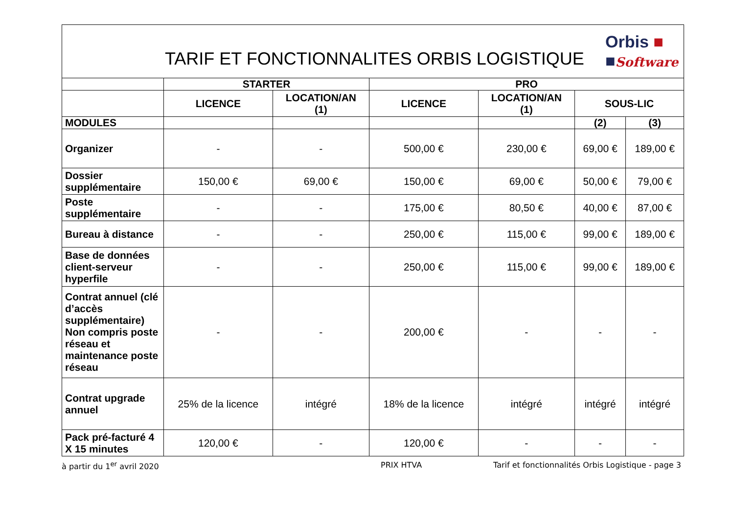TARIF ET FONCTIONNALITES ORBIS LOGISTIQUE
Orbis ■
■Software
| | STARTER | | PRO | | | |
| --- | --- | --- | --- | --- | --- | --- |
| | LICENCE | LOCATION/AN (1) | LICENCE | LOCATION/AN (1) | SOUS-LIC | |
| MODULES | | | | | (2) | (3) |
| Organizer | - | - | 500,00 € | 230,00 € | 69,00 € | 189,00 € |
| Dossier supplémentaire | 150,00 € | 69,00 € | 150,00 € | 69,00 € | 50,00 € | 79,00 € |
| Poste supplémentaire | - | - | 175,00 € | 80,50 € | 40,00 € | 87,00 € |
| Bureau à distance | - | - | 250,00 € | 115,00 € | 99,00 € | 189,00 € |
| Base de données client-serveur hyperfile | - | - | 250,00 € | 115,00 € | 99,00 € | 189,00 € |
| Contrat annuel (clé d’accès supplémentaire) Non compris poste réseau et maintenance poste réseau | - | - | 200,00 € | - | - | - |
| Contrat upgrade annuel | 25% de la licence | intégré | 18% de la licence | intégré | intégré | intégré |
| Pack pré-facturé 4 X 15 minutes | 120,00 € | - | 120,00 € | - | - | - |
à partir du 1<sup>er</sup> avril 2020 PRIX HTVA Tarif et fonctionnalités Orbis Logistique - page 3